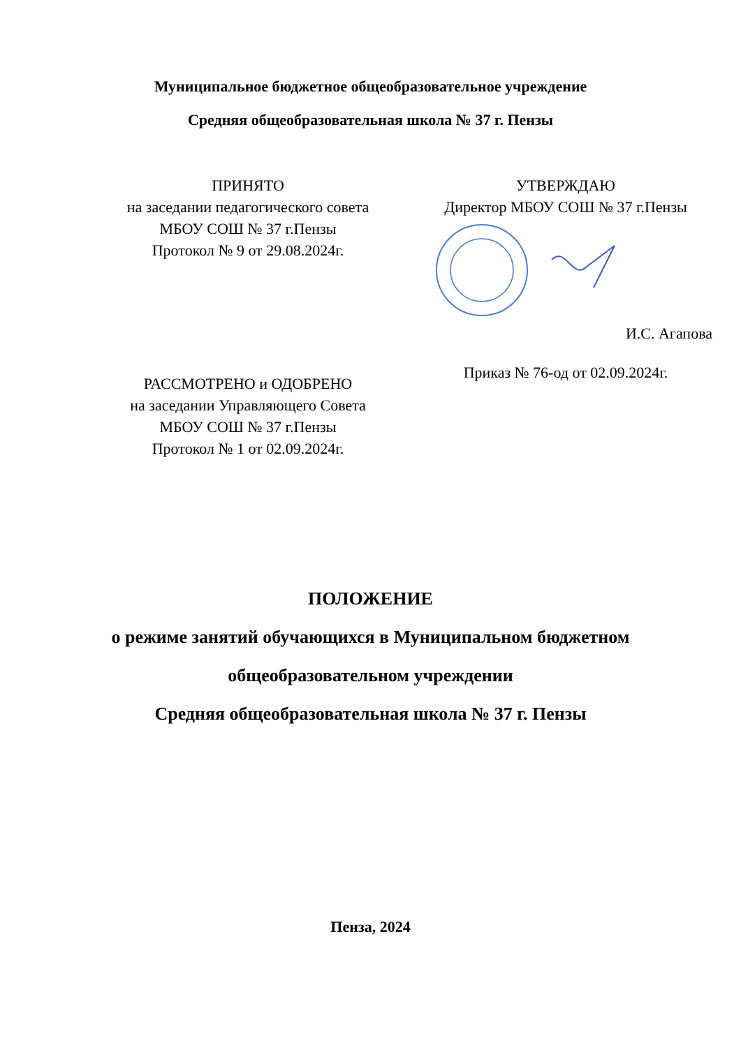Муниципальное бюджетное общеобразовательное учреждение
Средняя общеобразовательная школа № 37 г. Пензы
ПРИНЯТО
на заседании педагогического совета
МБОУ СОШ № 37 г.Пензы
Протокол № 9 от 29.08.2024г.
РАССМОТРЕНО и ОДОБРЕНО
на заседании Управляющего Совета
МБОУ СОШ № 37 г.Пензы
Протокол № 1 от 02.09.2024г.
УТВЕРЖДАЮ
Директор МБОУ СОШ № 37 г.Пензы
И.С. Агапова
Приказ № 76-од от 02.09.2024г.
ПОЛОЖЕНИЕ
о режиме занятий обучающихся в Муниципальном бюджетном
общеобразовательном учреждении
Средняя общеобразовательная школа № 37 г. Пензы
Пенза, 2024